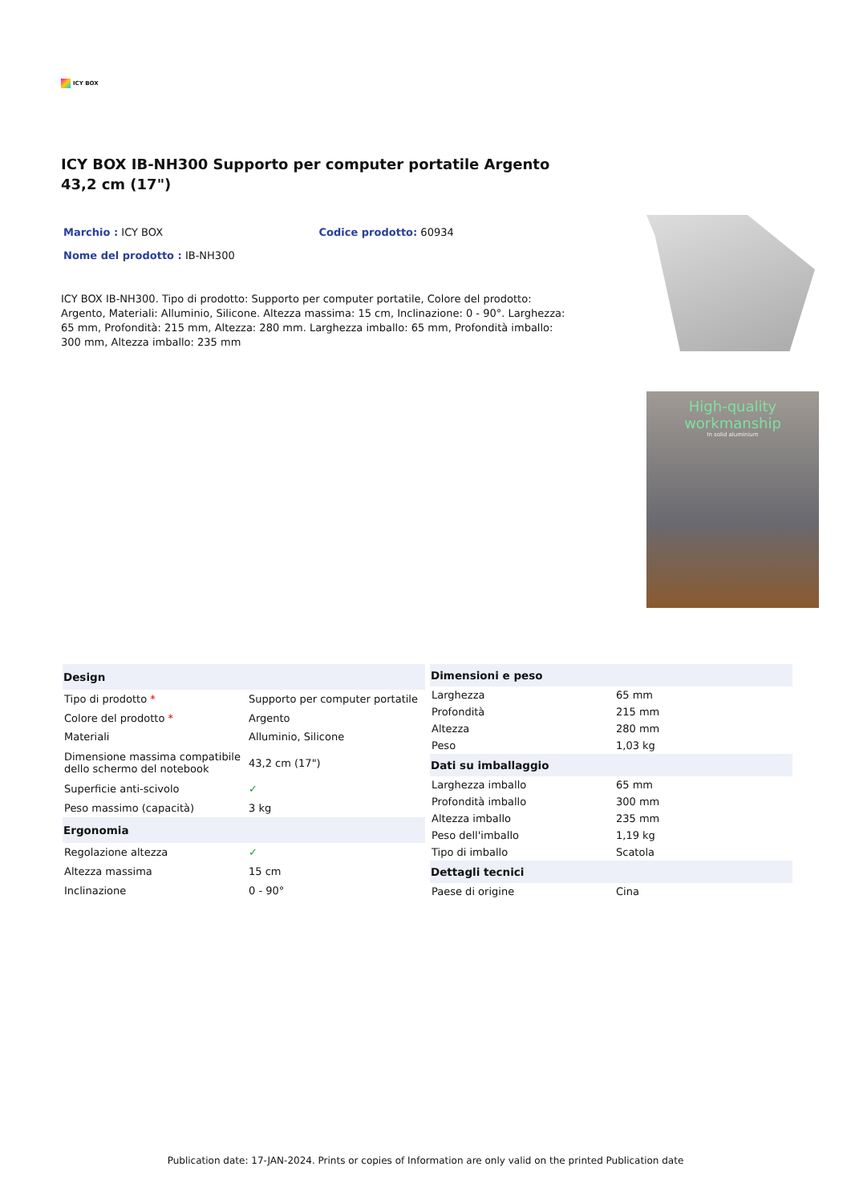ICY BOX
ICY BOX IB-NH300 Supporto per computer portatile Argento 43,2 cm (17")
Marchio : ICY BOX Codice prodotto: 60934
Nome del prodotto : IB-NH300
ICY BOX IB-NH300. Tipo di prodotto: Supporto per computer portatile, Colore del prodotto: Argento, Materiali: Alluminio, Silicone. Altezza massima: 15 cm, Inclinazione: 0 - 90°. Larghezza: 65 mm, Profondità: 215 mm, Altezza: 280 mm. Larghezza imballo: 65 mm, Profondità imballo: 300 mm, Altezza imballo: 235 mm
High-quality workmanship
In solid aluminium
| Design | |
| --- | --- |
| Tipo di prodotto * | Supporto per computer portatile |
| Colore del prodotto * | Argento |
| Materiali | Alluminio, Silicone |
| Dimensione massima compatibile dello schermo del notebook | 43,2 cm (17") |
| Superficie anti-scivolo | ✓ |
| Peso massimo (capacità) | 3 kg |
| Ergonomia | |
| Regolazione altezza | ✓ |
| Altezza massima | 15 cm |
| Inclinazione | 0 - 90° |
| Dimensioni e peso | |
| --- | --- |
| Larghezza | 65 mm |
| Profondità | 215 mm |
| Altezza | 280 mm |
| Peso | 1,03 kg |
| Dati su imballaggio | |
| Larghezza imballo | 65 mm |
| Profondità imballo | 300 mm |
| Altezza imballo | 235 mm |
| Peso dell'imballo | 1,19 kg |
| Tipo di imballo | Scatola |
| Dettagli tecnici | |
| Paese di origine | Cina |
Publication date: 17-JAN-2024. Prints or copies of Information are only valid on the printed Publication date